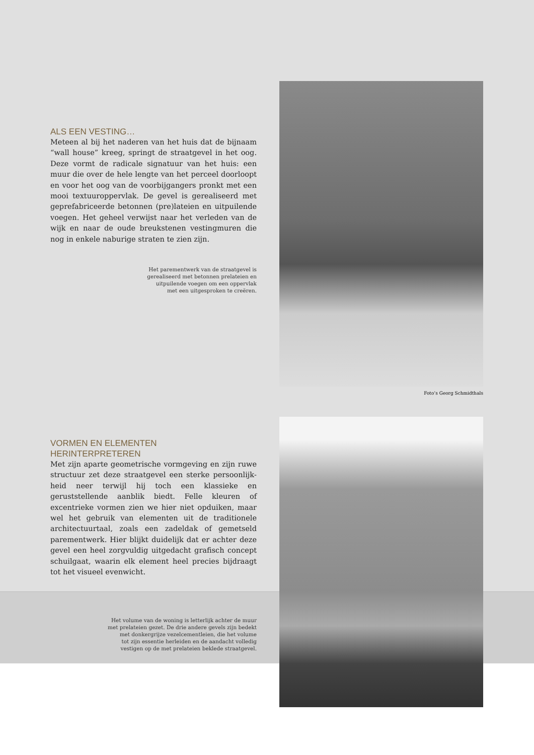ALS EEN VESTING…
Meteen al bij het naderen van het huis dat de bijnaam “wall house” kreeg, springt de straatgevel in het oog. Deze vormt de radicale signatuur van het huis: een muur die over de hele lengte van het perceel doorloopt en voor het oog van de voorbijgangers pronkt met een mooi textuur­oppervlak. De gevel is gerealiseerd met geprefabriceerde betonnen (pre)lateien en uitpuilende voegen. Het geheel verwijst naar het verleden van de wijk en naar de oude breukstenen vestingmuren die nog in enkele naburige straten te zien zijn.
Het parementwerk van de straatgevel is
gerealiseerd met betonnen prelateien en
uitpuilende voegen om een oppervlak
met een uitgesproken te creëren.
Foto’s Georg Schmidthals
VORMEN EN ELEMENTEN
HERINTERPRETEREN
Met zijn aparte geometrische vormgeving en zijn ruwe structuur zet deze straatgevel een sterke persoonlijk­heid neer terwijl hij toch een klassieke en geruststellende aanblik biedt. Felle kleuren of excentrieke vormen zien we hier niet opduiken, maar wel het gebruik van elementen uit de traditionele architectuurtaal, zoals een zadeldak of gemetseld parementwerk. Hier blijkt duidelijk dat er achter deze gevel een heel zorgvuldig uitgedacht grafisch concept schuilgaat, waarin elk element heel precies bijdraagt tot het visueel evenwicht.
Het volume van de woning is letterlijk achter de muur
met prelateien gezet. De drie andere gevels zijn bedekt
met donkergrijze vezelcementleien, die het volume
tot zijn essentie herleiden en de aandacht volledig
vestigen op de met prelateien beklede straatgevel.